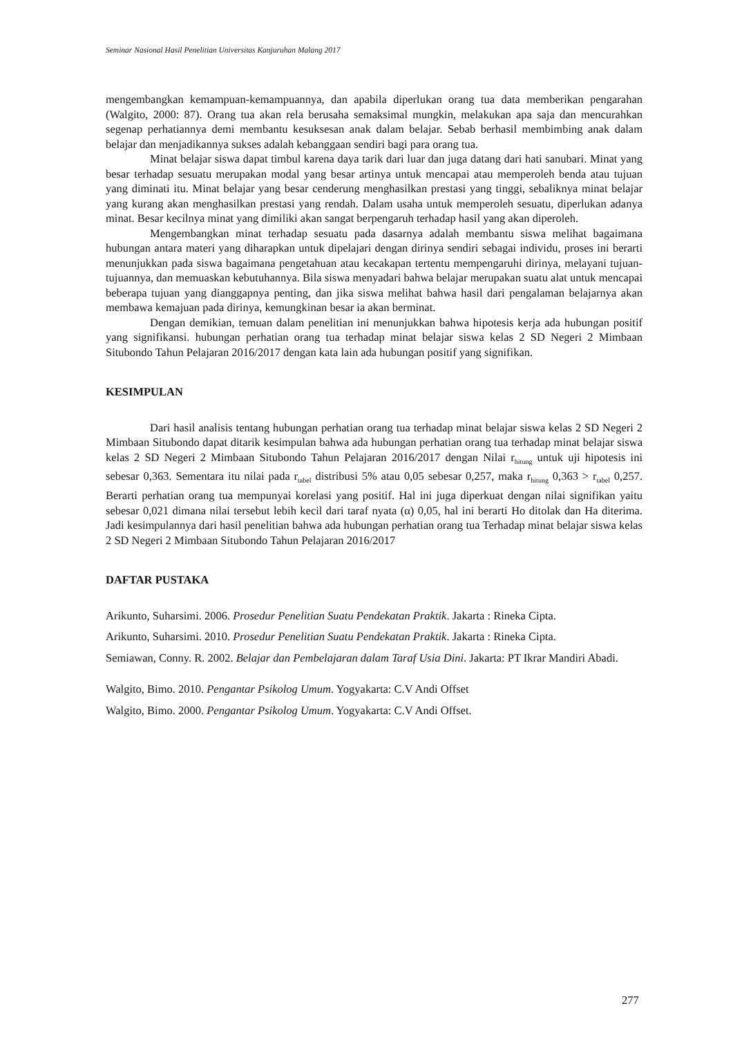Seminar Nasional Hasil Penelitian Universitas Kanjuruhan Malang 2017
mengembangkan kemampuan-kemampuannya, dan apabila diperlukan orang tua data memberikan pengarahan (Walgito, 2000: 87). Orang tua akan rela berusaha semaksimal mungkin, melakukan apa saja dan mencurahkan segenap perhatiannya demi membantu kesuksesan anak dalam belajar. Sebab berhasil membimbing anak dalam belajar dan menjadikannya sukses adalah kebanggaan sendiri bagi para orang tua.
Minat belajar siswa dapat timbul karena daya tarik dari luar dan juga datang dari hati sanubari. Minat yang besar terhadap sesuatu merupakan modal yang besar artinya untuk mencapai atau memperoleh benda atau tujuan yang diminati itu. Minat belajar yang besar cenderung menghasilkan prestasi yang tinggi, sebaliknya minat belajar yang kurang akan menghasilkan prestasi yang rendah. Dalam usaha untuk memperoleh sesuatu, diperlukan adanya minat. Besar kecilnya minat yang dimiliki akan sangat berpengaruh terhadap hasil yang akan diperoleh.
Mengembangkan minat terhadap sesuatu pada dasarnya adalah membantu siswa melihat bagaimana hubungan antara materi yang diharapkan untuk dipelajari dengan dirinya sendiri sebagai individu, proses ini berarti menunjukkan pada siswa bagaimana pengetahuan atau kecakapan tertentu mempengaruhi dirinya, melayani tujuan-tujuannya, dan memuaskan kebutuhannya. Bila siswa menyadari bahwa belajar merupakan suatu alat untuk mencapai beberapa tujuan yang dianggapnya penting, dan jika siswa melihat bahwa hasil dari pengalaman belajarnya akan membawa kemajuan pada dirinya, kemungkinan besar ia akan berminat.
Dengan demikian, temuan dalam penelitian ini menunjukkan bahwa hipotesis kerja ada hubungan positif yang signifikansi. hubungan perhatian orang tua terhadap minat belajar siswa kelas 2 SD Negeri 2 Mimbaan Situbondo Tahun Pelajaran 2016/2017 dengan kata lain ada hubungan positif yang signifikan.
KESIMPULAN
Dari hasil analisis tentang hubungan perhatian orang tua terhadap minat belajar siswa kelas 2 SD Negeri 2 Mimbaan Situbondo dapat ditarik kesimpulan bahwa ada hubungan perhatian orang tua terhadap minat belajar siswa kelas 2 SD Negeri 2 Mimbaan Situbondo Tahun Pelajaran 2016/2017 dengan Nilai r<sub>hitung</sub> untuk uji hipotesis ini sebesar 0,363. Sementara itu nilai pada r<sub>tabel</sub> distribusi 5% atau 0,05 sebesar 0,257, maka r<sub>hitung</sub> 0,363 > r<sub>tabel</sub> 0,257. Berarti perhatian orang tua mempunyai korelasi yang positif. Hal ini juga diperkuat dengan nilai signifikan yaitu sebesar 0,021 dimana nilai tersebut lebih kecil dari taraf nyata (α) 0,05, hal ini berarti Ho ditolak dan Ha diterima. Jadi kesimpulannya dari hasil penelitian bahwa ada hubungan perhatian orang tua Terhadap minat belajar siswa kelas 2 SD Negeri 2 Mimbaan Situbondo Tahun Pelajaran 2016/2017
DAFTAR PUSTAKA
Arikunto, Suharsimi. 2006. Prosedur Penelitian Suatu Pendekatan Praktik. Jakarta : Rineka Cipta.
Arikunto, Suharsimi. 2010. Prosedur Penelitian Suatu Pendekatan Praktik. Jakarta : Rineka Cipta.
Semiawan, Conny. R. 2002. Belajar dan Pembelajaran dalam Taraf Usia Dini. Jakarta: PT Ikrar Mandiri Abadi.
Walgito, Bimo. 2010. Pengantar Psikolog Umum. Yogyakarta: C.V Andi Offset
Walgito, Bimo. 2000. Pengantar Psikolog Umum. Yogyakarta: C.V Andi Offset.
277